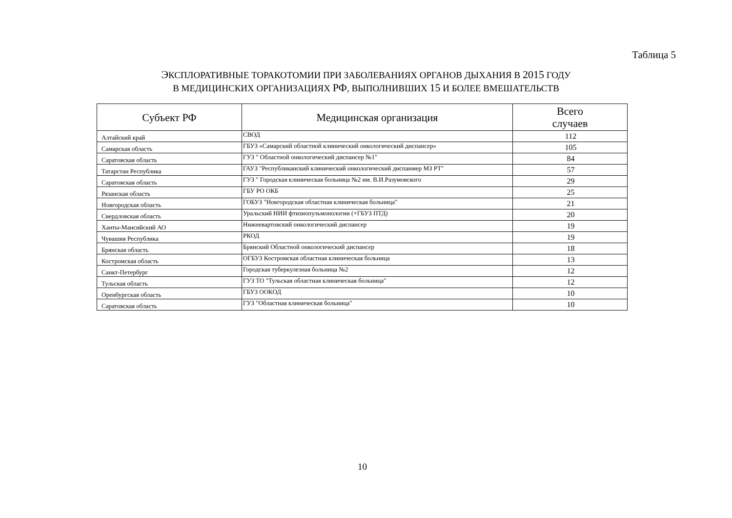Таблица 5
ЭКСПЛОРАТИВНЫЕ ТОРАКОТОМИИ ПРИ ЗАБОЛЕВАНИЯХ ОРГАНОВ ДЫХАНИЯ В 2015 ГОДУ
В МЕДИЦИНСКИХ ОРГАНИЗАЦИЯХ РФ, ВЫПОЛНИВШИХ 15 И БОЛЕЕ ВМЕШАТЕЛЬСТВ
| Субъект РФ | Медицинская организация | Всего случаев |
| --- | --- | --- |
| Алтайский край | СВОД | 112 |
| Самарская область | ГБУЗ «Самарский областной клинический онкологический диспансер» | 105 |
| Саратовская область | ГУЗ " Областной онкологический диспансер №1" | 84 |
| Татарстан Республика | ГАУЗ "Республиканский клинический онкологический диспанмер МЗ РТ" | 57 |
| Саратовская область | ГУЗ " Городская клиническая больница №2 им. В.И.Разумовского | 29 |
| Рязанская область | ГБУ РО ОКБ | 25 |
| Новгородская область | ГОБУЗ "Новгородская областная клиническая больница" | 21 |
| Свердловская область | Уральский НИИ фтизиопульмонологии (+ГБУЗ ПТД) | 20 |
| Ханты-Мансийский АО | Нижневартовский онкологический диспансер | 19 |
| Чувашия Республика | РКОД | 19 |
| Брянская область | Брянский Областной онкологический диспансер | 18 |
| Костромская область | ОГБУЗ Костромская областная клиническая больница | 13 |
| Санкт-Петербург | Городская туберкулезная больница №2 | 12 |
| Тульская область | ГУЗ ТО "Тульская областная клиническая больница" | 12 |
| Оренбургская область | ГБУЗ ООКОД | 10 |
| Саратовская область | ГУЗ "Областная клиническая больница" | 10 |
10